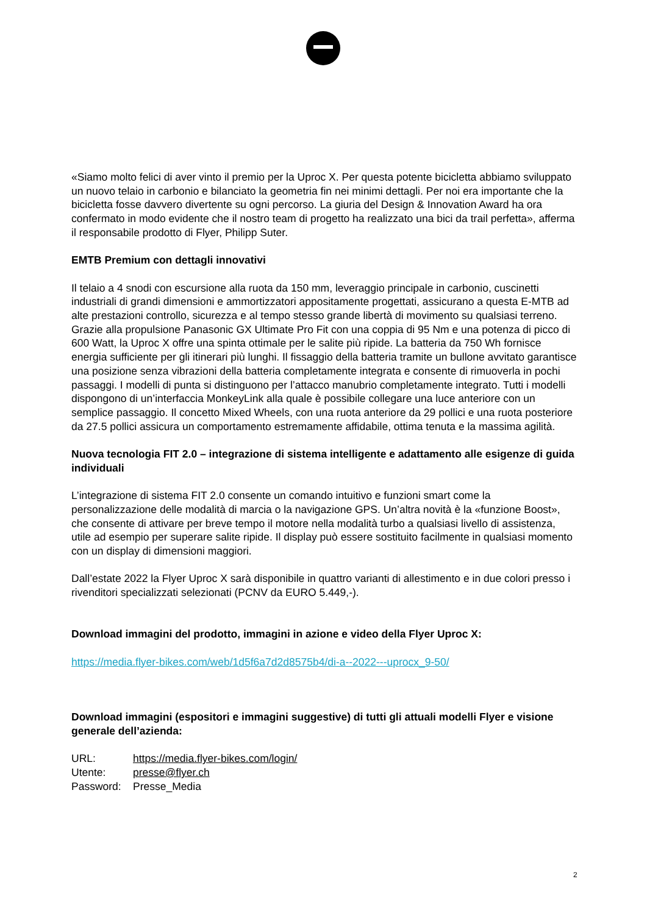«Siamo molto felici di aver vinto il premio per la Uproc X. Per questa potente bicicletta abbiamo sviluppato un nuovo telaio in carbonio e bilanciato la geometria fin nei minimi dettagli. Per noi era importante che la bicicletta fosse davvero divertente su ogni percorso. La giuria del Design & Innovation Award ha ora confermato in modo evidente che il nostro team di progetto ha realizzato una bici da trail perfetta», afferma il responsabile prodotto di Flyer, Philipp Suter.
EMTB Premium con dettagli innovativi
Il telaio a 4 snodi con escursione alla ruota da 150 mm, leveraggio principale in carbonio, cuscinetti industriali di grandi dimensioni e ammortizzatori appositamente progettati, assicurano a questa E-MTB ad alte prestazioni controllo, sicurezza e al tempo stesso grande libertà di movimento su qualsiasi terreno. Grazie alla propulsione Panasonic GX Ultimate Pro Fit con una coppia di 95 Nm e una potenza di picco di 600 Watt, la Uproc X offre una spinta ottimale per le salite più ripide. La batteria da 750 Wh fornisce energia sufficiente per gli itinerari più lunghi. Il fissaggio della batteria tramite un bullone avvitato garantisce una posizione senza vibrazioni della batteria completamente integrata e consente di rimuoverla in pochi passaggi. I modelli di punta si distinguono per l’attacco manubrio completamente integrato. Tutti i modelli dispongono di un’interfaccia MonkeyLink alla quale è possibile collegare una luce anteriore con un semplice passaggio. Il concetto Mixed Wheels, con una ruota anteriore da 29 pollici e una ruota posteriore da 27.5 pollici assicura un comportamento estremamente affidabile, ottima tenuta e la massima agilità.
Nuova tecnologia FIT 2.0 – integrazione di sistema intelligente e adattamento alle esigenze di guida individuali
L’integrazione di sistema FIT 2.0 consente un comando intuitivo e funzioni smart come la personalizzazione delle modalità di marcia o la navigazione GPS. Un’altra novità è la «funzione Boost», che consente di attivare per breve tempo il motore nella modalità turbo a qualsiasi livello di assistenza, utile ad esempio per superare salite ripide. Il display può essere sostituito facilmente in qualsiasi momento con un display di dimensioni maggiori.
Dall’estate 2022 la Flyer Uproc X sarà disponibile in quattro varianti di allestimento e in due colori presso i rivenditori specializzati selezionati (PCNV da EURO 5.449,-).
Download immagini del prodotto, immagini in azione e video della Flyer Uproc X:
https://media.flyer-bikes.com/web/1d5f6a7d2d8575b4/di-a--2022---uprocx_9-50/
Download immagini (espositori e immagini suggestive) di tutti gli attuali modelli Flyer e visione generale dell’azienda:
| URL: | https://media.flyer-bikes.com/login/ |
| Utente: | presse@flyer.ch |
| Password: | Presse_Media |
2